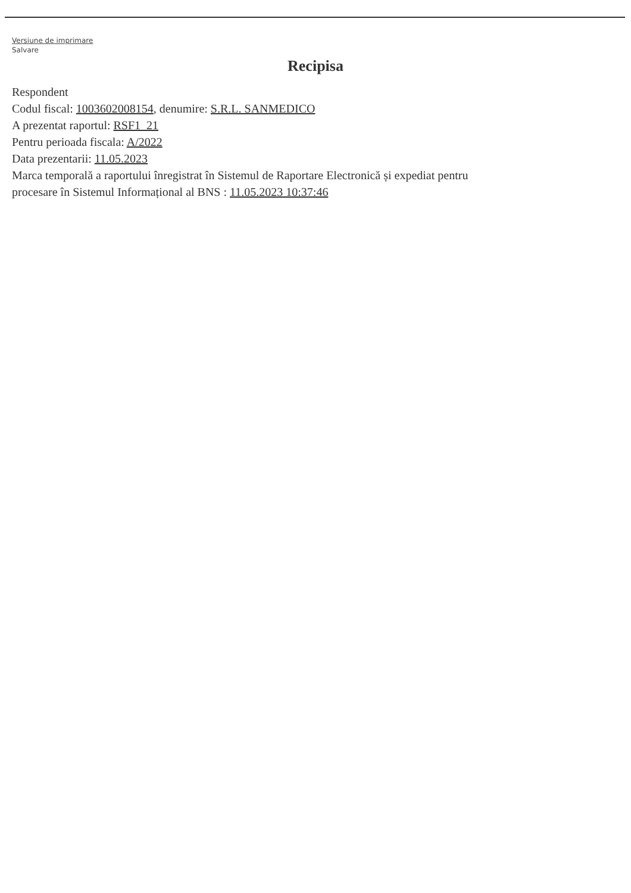Versiune de imprimare
Salvare
Recipisa
Respondent
Codul fiscal: 1003602008154, denumire: S.R.L. SANMEDICO
A prezentat raportul: RSF1_21
Pentru perioada fiscala: A/2022
Data prezentarii: 11.05.2023
Marca temporală a raportului înregistrat în Sistemul de Raportare Electronică și expediat pentru
procesare în Sistemul Informațional al BNS : 11.05.2023 10:37:46